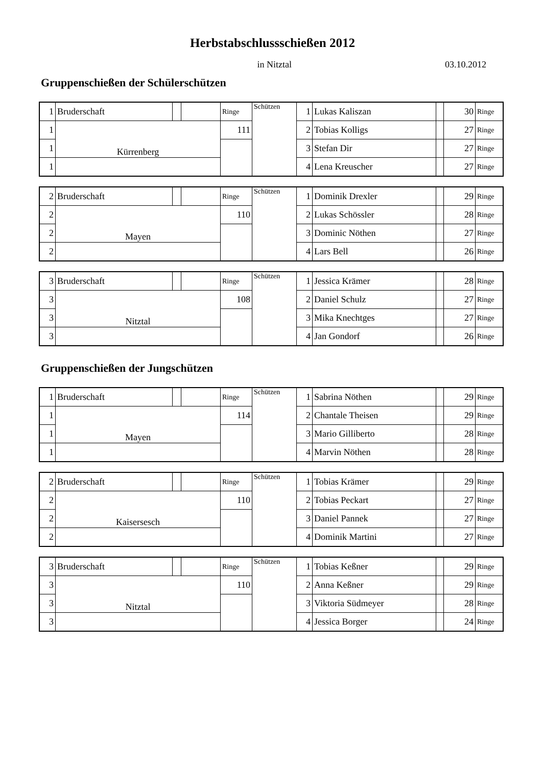Herbstabschlussschießen 2012
in Nitztal 03.10.2012
Gruppenschießen der Schülerschützen
| 1 | Bruderschaft | | | Ringe | Schützen | 1 | Lukas Kaliszan | | 30 | Ringe |
| 1 | Kürrenberg | | | 111 | | 2 | Tobias Kolligs | | 27 | Ringe |
| 1 | | | | | | 3 | Stefan Dir | | 27 | Ringe |
| 1 | | | | | | 4 | Lena Kreuscher | | 27 | Ringe |
| 2 | Bruderschaft | | | Ringe | Schützen | 1 | Dominik Drexler | | 29 | Ringe |
| 2 | Mayen | | | 110 | | 2 | Lukas Schössler | | 28 | Ringe |
| 2 | | | | | | 3 | Dominic Nöthen | | 27 | Ringe |
| 2 | | | | | | 4 | Lars Bell | | 26 | Ringe |
| 3 | Bruderschaft | | | Ringe | Schützen | 1 | Jessica Krämer | | 28 | Ringe |
| 3 | Nitztal | | | 108 | | 2 | Daniel Schulz | | 27 | Ringe |
| 3 | | | | | | 3 | Mika Knechtges | | 27 | Ringe |
| 3 | | | | | | 4 | Jan Gondorf | | 26 | Ringe |
Gruppenschießen der Jungschützen
| 1 | Bruderschaft | | | Ringe | Schützen | 1 | Sabrina Nöthen | | 29 | Ringe |
| 1 | Mayen | | | 114 | | 2 | Chantale Theisen | | 29 | Ringe |
| 1 | | | | | | 3 | Mario Gilliberto | | 28 | Ringe |
| 1 | | | | | | 4 | Marvin Nöthen | | 28 | Ringe |
| 2 | Bruderschaft | | | Ringe | Schützen | 1 | Tobias Krämer | | 29 | Ringe |
| 2 | Kaisersesch | | | 110 | | 2 | Tobias Peckart | | 27 | Ringe |
| 2 | | | | | | 3 | Daniel Pannek | | 27 | Ringe |
| 2 | | | | | | 4 | Dominik Martini | | 27 | Ringe |
| 3 | Bruderschaft | | | Ringe | Schützen | 1 | Tobias Keßner | | 29 | Ringe |
| 3 | Nitztal | | | 110 | | 2 | Anna Keßner | | 29 | Ringe |
| 3 | | | | | | 3 | Viktoria Südmeyer | | 28 | Ringe |
| 3 | | | | | | 4 | Jessica Borger | | 24 | Ringe |